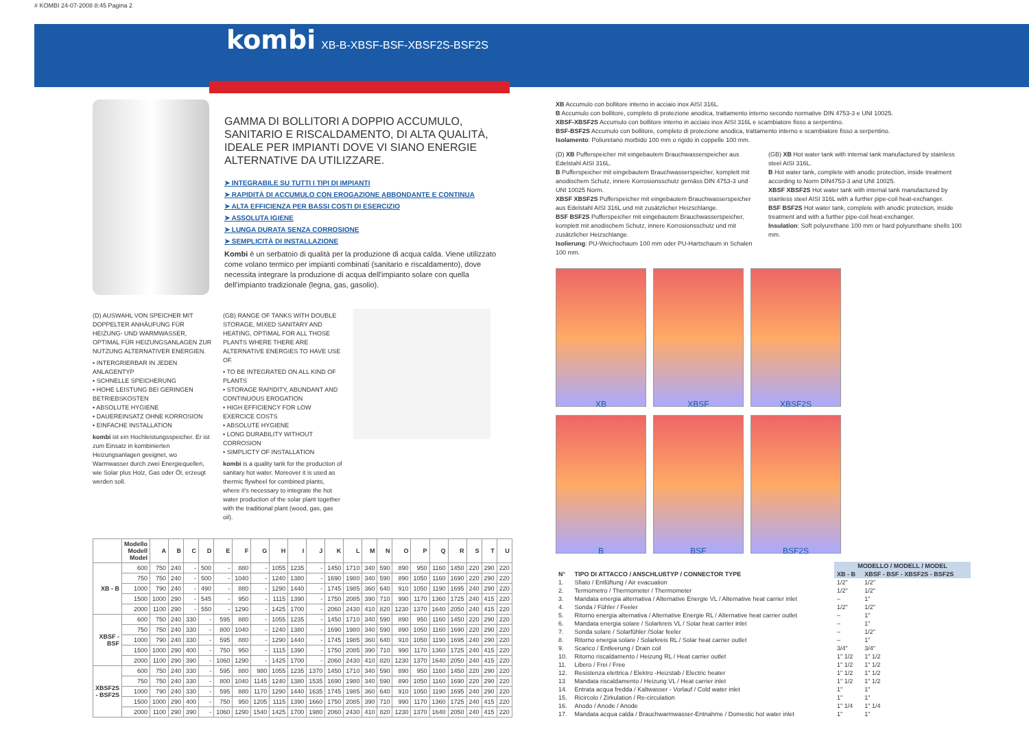# KOMBI 24-07-2008 8:45 Pagina 2
kombi XB-B-XBSF-BSF-XBSF2S-BSF2S
GAMMA DI BOLLITORI A DOPPIO ACCUMULO, SANITARIO E RISCALDAMENTO, DI ALTA QUALITÀ, IDEALE PER IMPIANTI DOVE VI SIANO ENERGIE ALTERNATIVE DA UTILIZZARE.
➤ INTEGRABILE SU TUTTI I TIPI DI IMPIANTI
➤ RAPIDITÀ DI ACCUMULO CON EROGAZIONE ABBONDANTE E CONTINUA
➤ ALTA EFFICIENZA PER BASSI COSTI DI ESERCIZIO
➤ ASSOLUTA IGIENE
➤ LUNGA DURATA SENZA CORROSIONE
➤ SEMPLICITÀ DI INSTALLAZIONE
Kombi è un serbatoio di qualità per la produzione di acqua calda. Viene utilizzato come volano termico per impianti combinati (sanitario e riscaldamento), dove necessita integrare la produzione di acqua dell'impianto solare con quella dell'impianto tradizionale (legna, gas, gasolio).
(D) AUSWAHL VON SPEICHER MIT DOPPELTER ANHÄUFUNG FÜR HEIZUNG- UND WARMWASSER, OPTIMAL FÜR HEIZUNGSANLAGEN ZUR NUTZUNG ALTERNATIVER ENERGIEN.
• INTERGRIERBAR IN JEDEN ANLAGENTYP
• SCHNELLE SPEICHERUNG
• HOHE LEISTUNG BEI GERINGEN BETRIEBSKOSTEN
• ABSOLUTE HYGIENE
• DAUEREINSATZ OHNE KORROSION
• EINFACHE INSTALLATION
kombi ist ein Hochleistungsspeicher. Er ist zum Einsatz in kombinierten Heizungsanlagen geeignet, wo Warmwasser durch zwei Energiequellen, wie Solar plus Holz, Gas oder Öl, erzeugt werden soll.
(GB) RANGE OF TANKS WITH DOUBLE STORAGE, MIXED SANITARY AND HEATING, OPTIMAL FOR ALL THOSE PLANTS WHERE THERE ARE ALTERNATIVE ENERGIES TO HAVE USE OF.
• TO BE INTEGRATED ON ALL KIND OF PLANTS
• STORAGE RAPIDITY, ABUNDANT AND CONTINUOUS EROGATION
• HIGH EFFICIENCY FOR LOW EXERCICE COSTS
• ABSOLUTE HYGIENE
• LONG DURABILITY WITHOUT CORROSION
• SIMPLICTY OF INSTALLATION
kombi is a quality tank for the production of sanitary hot water. Moreover it is used as thermic flywheel for combined plants, where it's necessary to integrate the hot water production of the solar plant together with the traditional plant (wood, gas, gas oil).
| | Modello Modell Model | A | B | C | D | E | F | G | H | I | J | K | L | M | N | O | P | Q | R | S | T | U |
| --- | --- | --- | --- | --- | --- | --- | --- | --- | --- | --- | --- | --- | --- | --- | --- | --- | --- | --- | --- | --- | --- | --- |
| XB - B | 600 | 750 | 240 | - | 500 | - | 880 | - | 1055 | 1235 | - | 1450 | 1710 | 340 | 590 | 890 | 950 | 1160 | 1450 | 220 | 290 | 220 |
| | 750 | 750 | 240 | - | 500 | - | 1040 | - | 1240 | 1380 | - | 1690 | 1980 | 340 | 590 | 890 | 1050 | 1160 | 1690 | 220 | 290 | 220 |
| | 1000 | 790 | 240 | - | 490 | - | 880 | - | 1290 | 1440 | - | 1745 | 1985 | 360 | 640 | 910 | 1050 | 1190 | 1695 | 240 | 290 | 220 |
| | 1500 | 1000 | 290 | - | 545 | - | 950 | - | 1115 | 1390 | - | 1750 | 2085 | 390 | 710 | 990 | 1170 | 1360 | 1725 | 240 | 415 | 220 |
| | 2000 | 1100 | 290 | - | 550 | - | 1290 | - | 1425 | 1700 | - | 2060 | 2430 | 410 | 820 | 1230 | 1370 | 1640 | 2050 | 240 | 415 | 220 |
| XBSF - BSF | 600 | 750 | 240 | 330 | - | 595 | 880 | - | 1055 | 1235 | - | 1450 | 1710 | 340 | 590 | 890 | 950 | 1160 | 1450 | 220 | 290 | 220 |
| | 750 | 750 | 240 | 330 | - | 800 | 1040 | - | 1240 | 1380 | - | 1690 | 1980 | 340 | 590 | 890 | 1050 | 1160 | 1690 | 220 | 290 | 220 |
| | 1000 | 790 | 240 | 330 | - | 595 | 880 | - | 1290 | 1440 | - | 1745 | 1985 | 360 | 640 | 910 | 1050 | 1190 | 1695 | 240 | 290 | 220 |
| | 1500 | 1000 | 290 | 400 | - | 750 | 950 | - | 1115 | 1390 | - | 1750 | 2085 | 390 | 710 | 990 | 1170 | 1360 | 1725 | 240 | 415 | 220 |
| | 2000 | 1100 | 290 | 390 | - | 1060 | 1290 | - | 1425 | 1700 | - | 2060 | 2430 | 410 | 820 | 1230 | 1370 | 1640 | 2050 | 240 | 415 | 220 |
| XBSF2S - BSF2S | 600 | 750 | 240 | 330 | - | 595 | 880 | 980 | 1055 | 1235 | 1370 | 1450 | 1710 | 340 | 590 | 890 | 950 | 1160 | 1450 | 220 | 290 | 220 |
| | 750 | 750 | 240 | 330 | - | 800 | 1040 | 1145 | 1240 | 1380 | 1535 | 1690 | 1980 | 340 | 590 | 890 | 1050 | 1160 | 1690 | 220 | 290 | 220 |
| | 1000 | 790 | 240 | 330 | - | 595 | 880 | 1170 | 1290 | 1440 | 1635 | 1745 | 1985 | 360 | 640 | 910 | 1050 | 1190 | 1695 | 240 | 290 | 220 |
| | 1500 | 1000 | 290 | 400 | - | 750 | 950 | 1205 | 1115 | 1390 | 1660 | 1750 | 2085 | 390 | 710 | 990 | 1170 | 1360 | 1725 | 240 | 415 | 220 |
| | 2000 | 1100 | 290 | 390 | - | 1060 | 1290 | 1540 | 1425 | 1700 | 1980 | 2060 | 2430 | 410 | 820 | 1230 | 1370 | 1640 | 2050 | 240 | 415 | 220 |
XB Accumulo con bollitore interno in acciaio inox AISI 316L.
B Accumulo con bollitore, completo di protezione anodica, trattamento interno secondo normative DIN 4753-3 e UNI 10025.
XBSF-XBSF2S Accumulo con bollitore interno in acciaio inox AISI 316L e scambiatore fisso a serpentino.
BSF-BSF2S Accumulo con bollitore, completo di protezione anodica, trattamento interno e scambiatore fisso a serpentino.
Isolamento: Poliuretano morbido 100 mm o rigido in coppelle 100 mm.
(D) XB Pufferspeicher mit eingebautem Brauchwasserspeicher aus Edelstahl AISI 316L.
B Pufferspeicher mit eingebautem Brauchwasserspeicher, komplett mit anodischem Schutz, innere Korrosionsschutz gemäss DIN 4753-3 und UNI 10025 Norm.
XBSF XBSF2S Pufferspeicher mit eingebautem Brauchwasserspeicher aus Edelstahl AISI 316L und mit zusätzlicher Heizschlange.
BSF BSF2S Pufferspeicher mit eingebautem Brauchwasserspeicher, komplett mit anodischem Schutz, innere Korrosionsschutz und mit zusätzlicher Heizschlange.
Isolierung: PU-Weichschaum 100 mm oder PU-Hartschaum in Schalen 100 mm.
(GB) XB Hot water tank with internal tank manufactured by stainless steel AISI 316L.
B Hot water tank, complete with anodic protection, inside treatment according to Norm DIN4753-3 and UNI 10025.
XBSF XBSF2S Hot water tank with internal tank manufactured by stainless steel AISI 316L with a further pipe-coil heat-exchanger.
BSF BSF2S Hot water tank, complete with anodic protection, inside treatment and with a further pipe-coil heat-exchanger.
Insulation: Soft polyurethane 100 mm or hard polyurethane shells 100 mm.
XB XBSF XBSF2S
B BSF BSF2S
| | | MODELLO / MODELL / MODEL | |
| --- | --- | --- | --- |
| N° | TIPO DI ATTACCO / ANSCHLUßTYP / CONNECTOR TYPE | XB - B | XBSF - BSF - XBSF2S - BSF2S |
| 1. | Sfiato / Entlüftung / Air evacuation | 1/2" | 1/2" |
| 2. | Termometro / Thermometer / Thermometer | 1/2" | 1/2" |
| 3. | Mandata energia alternativa / Alternative Energie VL / Alternative heat carrier inlet | – | 1" |
| 4. | Sonda / Fühler / Feeler | 1/2" | 1/2" |
| 5. | Ritorno energia alternativa / Alternative Energie RL / Alternative heat carrier outlet | – | 1" |
| 6. | Mandata energia solare / Solarkreis VL / Solar heat carrier inlet | – | 1" |
| 7. | Sonda solare / Solarfühler /Solar feeler | – | 1/2" |
| 8. | Ritorno energia solare / Solarkreis RL / Solar heat carrier outlet | – | 1" |
| 9. | Scarico / Entleerung / Drain coil | 3/4" | 3/4" |
| 10. | Ritorno riscaldamento / Heizung RL / Heat carrier outlet | 1" 1/2 | 1" 1/2 |
| 11. | Libero / Frei / Free | 1" 1/2 | 1" 1/2 |
| 12. | Resistenza elettrica / Elektro -Heizstab / Electric heater | 1" 1/2 | 1" 1/2 |
| 13 | Mandata riscaldamento / Heizung VL / Heat carrier inlet | 1" 1/2 | 1" 1/2 |
| 14. | Entrata acqua fredda / Kaltwasser - Vorlauf / Cold water inlet | 1" | 1" |
| 15. | Ricircolo / Zirkulation / Re-circulation | 1" | 1" |
| 16. | Anodo / Anode / Anode | 1" 1/4 | 1" 1/4 |
| 17. | Mandata acqua calda / Brauchwarmwasser-Entnahme / Domestic hot water inlet | 1" | 1" |